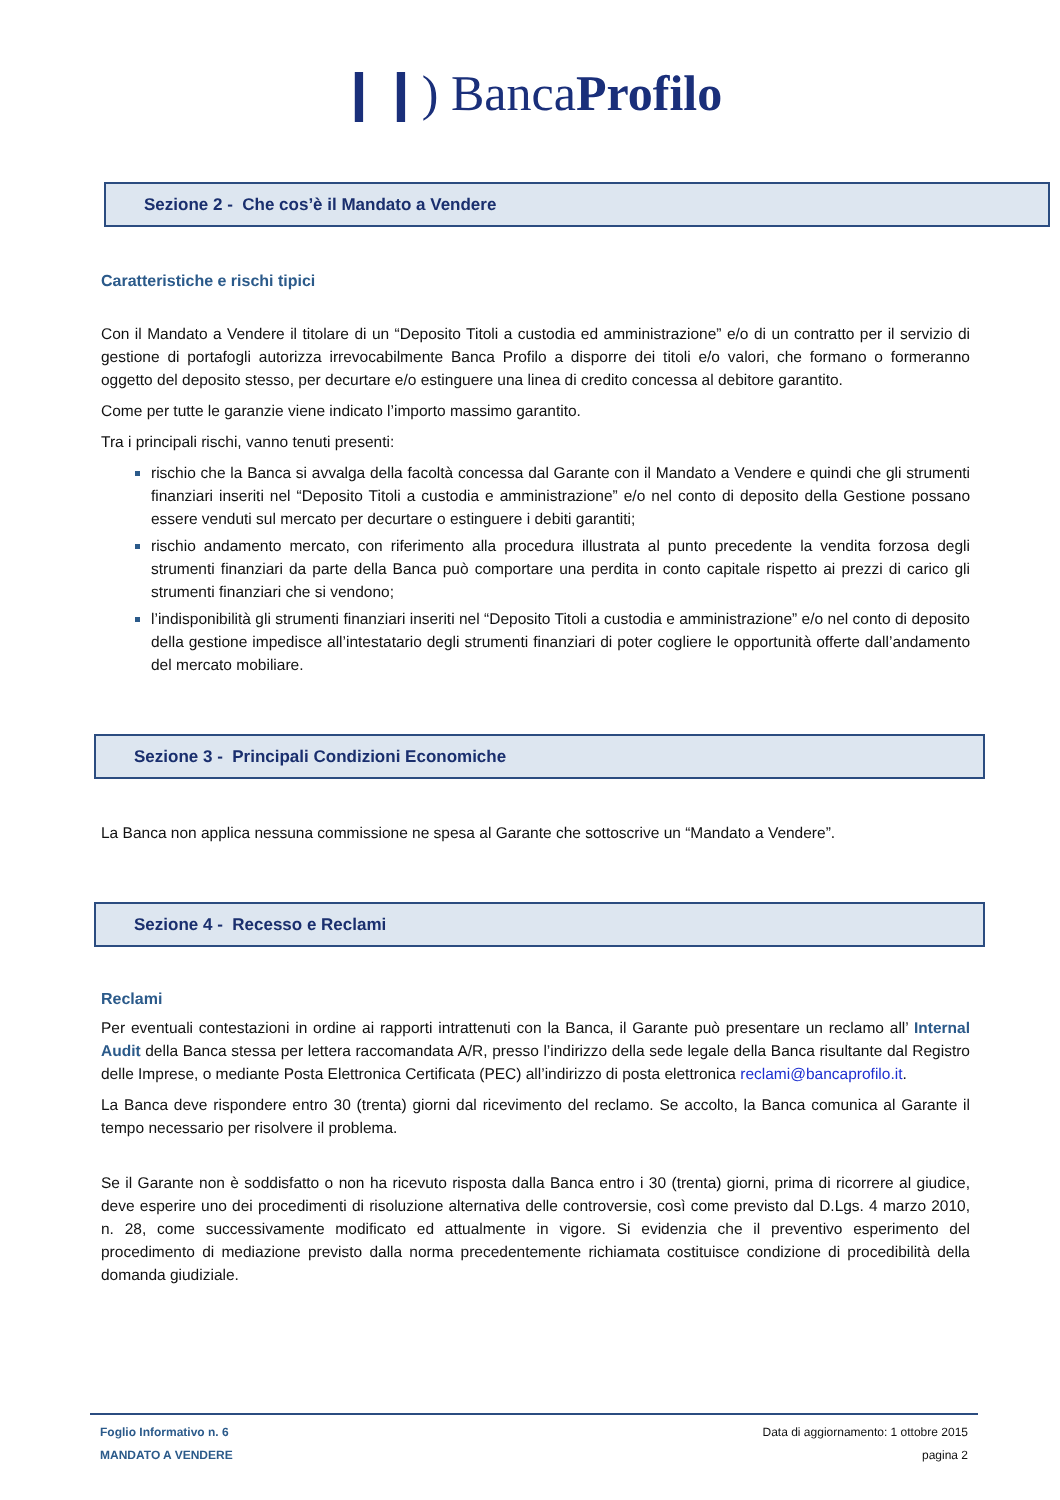❙❙) BancaProfilo
Sezione 2 - Che cos’è il Mandato a Vendere
Caratteristiche e rischi tipici
Con il Mandato a Vendere il titolare di un “Deposito Titoli a custodia ed amministrazione” e/o di un contratto per il servizio di gestione di portafogli autorizza irrevocabilmente Banca Profilo a disporre dei titoli e/o valori, che formano o formeranno oggetto del deposito stesso, per decurtare e/o estinguere una linea di credito concessa al debitore garantito.
Come per tutte le garanzie viene indicato l’importo massimo garantito.
Tra i principali rischi, vanno tenuti presenti:
rischio che la Banca si avvalga della facoltà concessa dal Garante con il Mandato a Vendere e quindi che gli strumenti finanziari inseriti nel “Deposito Titoli a custodia e amministrazione” e/o nel conto di deposito della Gestione possano essere venduti sul mercato per decurtare o estinguere i debiti garantiti;
rischio andamento mercato, con riferimento alla procedura illustrata al punto precedente la vendita forzosa degli strumenti finanziari da parte della Banca può comportare una perdita in conto capitale rispetto ai prezzi di carico gli strumenti finanziari che si vendono;
l’indisponibilità gli strumenti finanziari inseriti nel “Deposito Titoli a custodia e amministrazione” e/o nel conto di deposito della gestione impedisce all’intestatario degli strumenti finanziari di poter cogliere le opportunità offerte dall’andamento del mercato mobiliare.
Sezione 3 - Principali Condizioni Economiche
La Banca non applica nessuna commissione ne spesa al Garante che sottoscrive un “Mandato a Vendere”.
Sezione 4 - Recesso e Reclami
Reclami
Per eventuali contestazioni in ordine ai rapporti intrattenuti con la Banca, il Garante può presentare un reclamo all’ Internal Audit della Banca stessa per lettera raccomandata A/R, presso l’indirizzo della sede legale della Banca risultante dal Registro delle Imprese, o mediante Posta Elettronica Certificata (PEC) all’indirizzo di posta elettronica reclami@bancaprofilo.it.
La Banca deve rispondere entro 30 (trenta) giorni dal ricevimento del reclamo. Se accolto, la Banca comunica al Garante il tempo necessario per risolvere il problema.
Se il Garante non è soddisfatto o non ha ricevuto risposta dalla Banca entro i 30 (trenta) giorni, prima di ricorrere al giudice, deve esperire uno dei procedimenti di risoluzione alternativa delle controversie, così come previsto dal D.Lgs. 4 marzo 2010, n. 28, come successivamente modificato ed attualmente in vigore. Si evidenzia che il preventivo esperimento del procedimento di mediazione previsto dalla norma precedentemente richiamata costituisce condizione di procedibilità della domanda giudiziale.
Foglio Informativo n. 6
MANDATO A VENDERE
Data di aggiornamento: 1 ottobre 2015
pagina 2